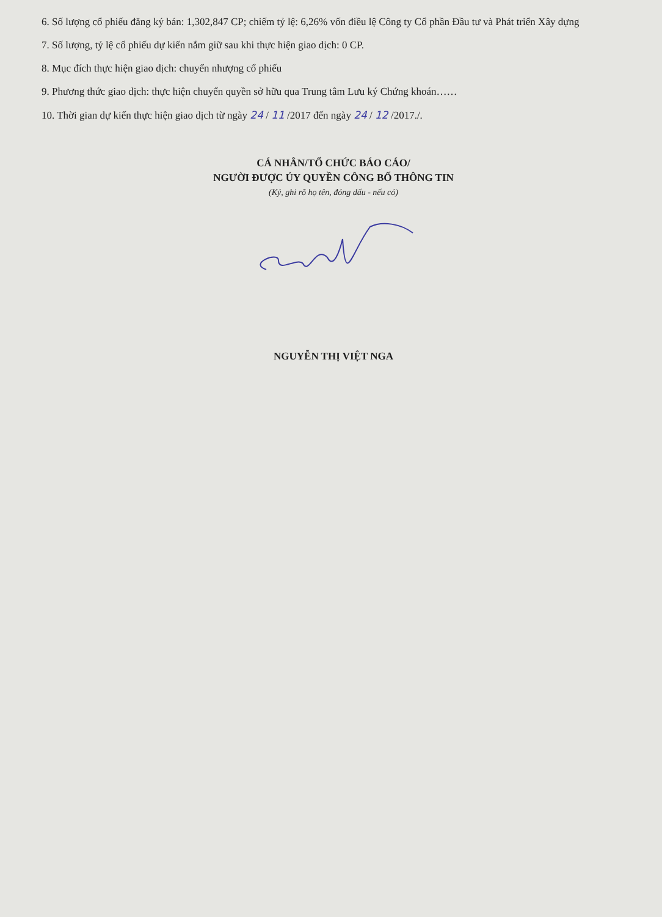6. Số lượng cổ phiếu đăng ký bán: 1,302,847 CP; chiếm tỷ lệ: 6,26% vốn điều lệ Công ty Cổ phần Đầu tư và Phát triển Xây dựng
7. Số lượng, tỷ lệ cổ phiếu dự kiến nắm giữ sau khi thực hiện giao dịch: 0 CP.
8. Mục đích thực hiện giao dịch: chuyển nhượng cổ phiếu
9. Phương thức giao dịch: thực hiện chuyển quyền sở hữu qua Trung tâm Lưu ký Chứng khoán……
10. Thời gian dự kiến thực hiện giao dịch từ ngày 24 / 11 /2017 đến ngày 24 / 12 /2017./.
CÁ NHÂN/TỔ CHỨC BÁO CÁO/
NGƯỜI ĐƯỢC ỦY QUYỀN CÔNG BỐ THÔNG TIN
(Ký, ghi rõ họ tên, đóng dấu - nếu có)
NGUYỄN THỊ VIỆT NGA